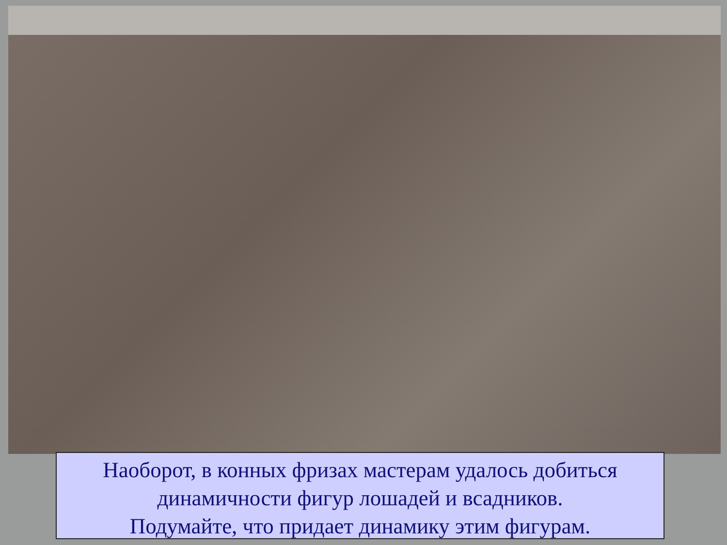Наоборот, в конных фризах мастерам удалось добиться динамичности фигур лошадей и всадников.
Подумайте, что придает динамику этим фигурам.